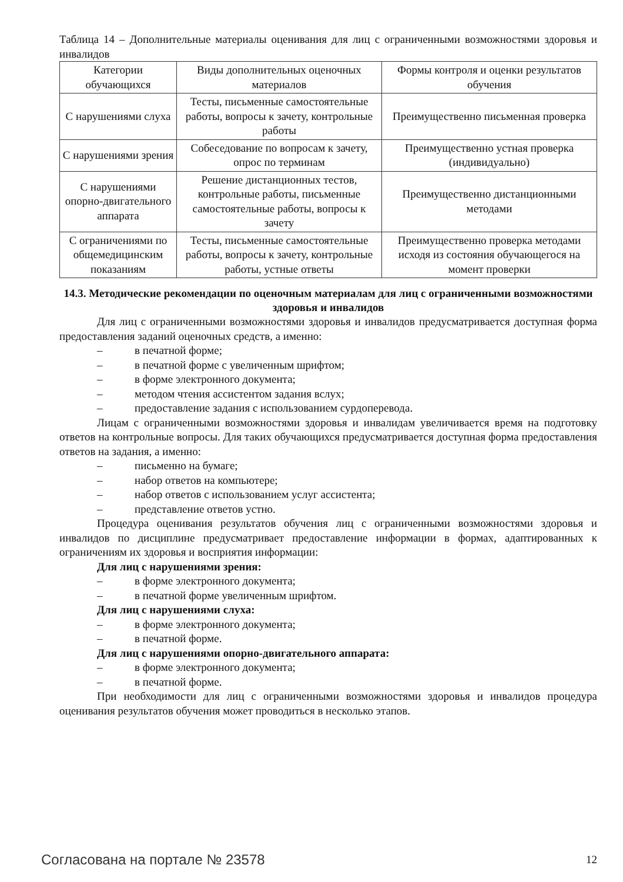Таблица 14 – Дополнительные материалы оценивания для лиц с ограниченными возможностями здоровья и инвалидов
| Категории обучающихся | Виды дополнительных оценочных материалов | Формы контроля и оценки результатов обучения |
| С нарушениями слуха | Тесты, письменные самостоятельные работы, вопросы к зачету, контрольные работы | Преимущественно письменная проверка |
| С нарушениями зрения | Собеседование по вопросам к зачету, опрос по терминам | Преимущественно устная проверка (индивидуально) |
| С нарушениями опорно-двигательного аппарата | Решение дистанционных тестов, контрольные работы, письменные самостоятельные работы, вопросы к зачету | Преимущественно дистанционными методами |
| С ограничениями по общемедицинским показаниям | Тесты, письменные самостоятельные работы, вопросы к зачету, контрольные работы, устные ответы | Преимущественно проверка методами исходя из состояния обучающегося на момент проверки |
14.3. Методические рекомендации по оценочным материалам для лиц с ограниченными возможностями здоровья и инвалидов
Для лиц с ограниченными возможностями здоровья и инвалидов предусматривается доступная форма предоставления заданий оценочных средств, а именно:
– в печатной форме;
– в печатной форме с увеличенным шрифтом;
– в форме электронного документа;
– методом чтения ассистентом задания вслух;
– предоставление задания с использованием сурдоперевода.
Лицам с ограниченными возможностями здоровья и инвалидам увеличивается время на подготовку ответов на контрольные вопросы. Для таких обучающихся предусматривается доступная форма предоставления ответов на задания, а именно:
– письменно на бумаге;
– набор ответов на компьютере;
– набор ответов с использованием услуг ассистента;
– представление ответов устно.
Процедура оценивания результатов обучения лиц с ограниченными возможностями здоровья и инвалидов по дисциплине предусматривает предоставление информации в формах, адаптированных к ограничениям их здоровья и восприятия информации:
Для лиц с нарушениями зрения:
– в форме электронного документа;
– в печатной форме увеличенным шрифтом.
Для лиц с нарушениями слуха:
– в форме электронного документа;
– в печатной форме.
Для лиц с нарушениями опорно-двигательного аппарата:
– в форме электронного документа;
– в печатной форме.
При необходимости для лиц с ограниченными возможностями здоровья и инвалидов процедура оценивания результатов обучения может проводиться в несколько этапов.
Согласована на портале № 23578 12